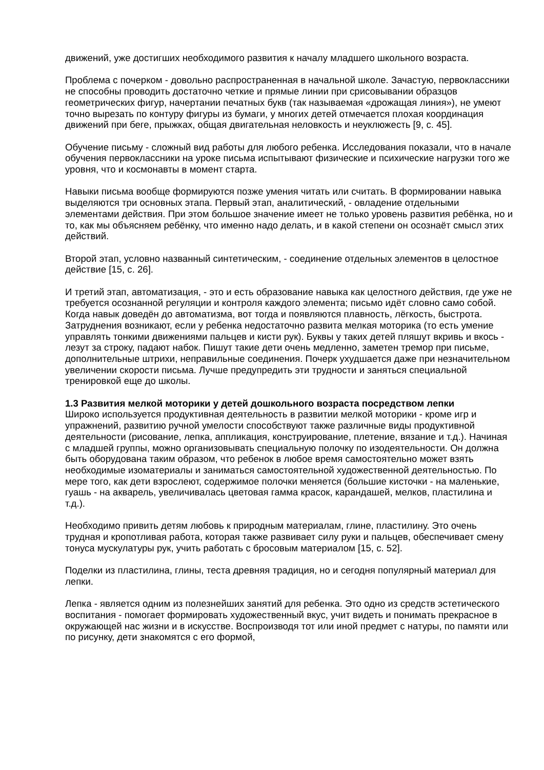движений, уже достигших необходимого развития к началу младшего школьного возраста.
Проблема с почерком - довольно распространенная в начальной школе. Зачастую, первоклассники не способны проводить достаточно четкие и прямые линии при срисовывании образцов геометрических фигур, начертании печатных букв (так называемая «дрожащая линия»), не умеют точно вырезать по контуру фигуры из бумаги, у многих детей отмечается плохая координация движений при беге, прыжках, общая двигательная неловкость и неуклюжесть [9, с. 45].
Обучение письму - сложный вид работы для любого ребенка. Исследования показали, что в начале обучения первоклассники на уроке письма испытывают физические и психические нагрузки того же уровня, что и космонавты в момент старта.
Навыки письма вообще формируются позже умения читать или считать. В формировании навыка выделяются три основных этапа. Первый этап, аналитический, - овладение отдельными элементами действия. При этом большое значение имеет не только уровень развития ребёнка, но и то, как мы объясняем ребёнку, что именно надо делать, и в какой степени он осознаёт смысл этих действий.
Второй этап, условно названный синтетическим, - соединение отдельных элементов в целостное действие [15, с. 26].
И третий этап, автоматизация, - это и есть образование навыка как целостного действия, где уже не требуется осознанной регуляции и контроля каждого элемента; письмо идёт словно само собой. Когда навык доведён до автоматизма, вот тогда и появляются плавность, лёгкость, быстрота. Затруднения возникают, если у ребенка недостаточно развита мелкая моторика (то есть умение управлять тонкими движениями пальцев и кисти рук). Буквы у таких детей пляшут вкривь и вкось - лезут за строку, падают набок. Пишут такие дети очень медленно, заметен тремор при письме, дополнительные штрихи, неправильные соединения. Почерк ухудшается даже при незначительном увеличении скорости письма. Лучше предупредить эти трудности и заняться специальной тренировкой еще до школы.
1.3 Развития мелкой моторики у детей дошкольного возраста посредством лепки
Широко используется продуктивная деятельность в развитии мелкой моторики - кроме игр и упражнений, развитию ручной умелости способствуют также различные виды продуктивной деятельности (рисование, лепка, аппликация, конструирование, плетение, вязание и т.д.). Начиная с младшей группы, можно организовывать специальную полочку по изодеятельности. Он должна быть оборудована таким образом, что ребенок в любое время самостоятельно может взять необходимые изоматериалы и заниматься самостоятельной художественной деятельностью. По мере того, как дети взрослеют, содержимое полочки меняется (большие кисточки - на маленькие, гуашь - на акварель, увеличивалась цветовая гамма красок, карандашей, мелков, пластилина и т.д.).
Необходимо привить детям любовь к природным материалам, глине, пластилину. Это очень трудная и кропотливая работа, которая также развивает силу руки и пальцев, обеспечивает смену тонуса мускулатуры рук, учить работать с бросовым материалом [15, с. 52].
Поделки из пластилина, глины, теста древняя традиция, но и сегодня популярный материал для лепки.
Лепка - является одним из полезнейших занятий для ребенка. Это одно из средств эстетического воспитания - помогает формировать художественный вкус, учит видеть и понимать прекрасное в окружающей нас жизни и в искусстве. Воспроизводя тот или иной предмет с натуры, по памяти или по рисунку, дети знакомятся с его формой,